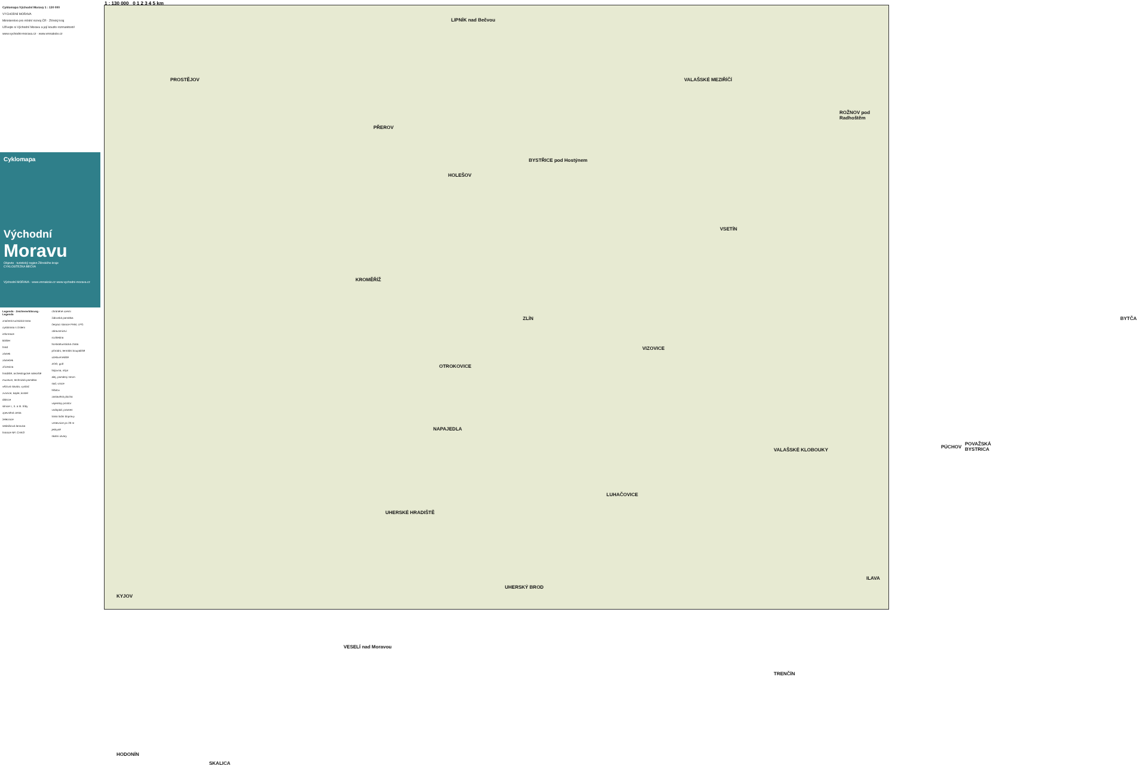Cyklomapa Východní Moravy 1 : 130 000
VÝCHODNÍ MORAVA
Ministerstvo pro místní rozvoj ČR · Zlínský kraj
Užívejte si Východní Moravu a její kouzlo rozmanitosti!
www.vychodni-morava.cz · www.vmnakole.cz
Cyklomapa
Východní
Moravu
Objevte · turistický region Zlínského kraje
CYKLOSTEZKA BEČVA
Východní MORAVA · www.vmnakole.cz www.vychodni-morava.cz
Legenda · Zeichenerklärung · Legenda
značená turistická trasa
cyklotrasa s číslem
informace
klášter
hrad
zámek
zámeček
zřícenina
hradiště, archeologické naleziště
muzeum, technická památka
věžová stavba, vysílač
zvonice, kaple, kostel
dálnice
silnice I., II. a III. třídy
zpevněná cesta
železnice
sedačková lanovka
hranice NP, CHKO
chráněné území
židovská památka
čerpací stanice PHM, LPG
zdravotnictví
rozhledna
horská/turistická chata
přírodní, termální koupaliště
účelové letiště
ZOO, golf
hájovna, mlýn
alej, památný strom
sad, vinice
hřbitov
zastavěná plocha
vojenský prostor
vodopád, pramen
trasa lodní dopravy
vrstevnice po 20 m
jeskyně
skalní útvary
1 : 130 000 0 1 2 3 4 5 km
PROSTĚJOV
PŘEROV
KROMĚŘÍŽ
ZLÍN
HOLEŠOV
LIPNÍK nad Bečvou
VALAŠSKÉ MEZIŘÍČÍ
ROŽNOV pod Radhoštěm
VSETÍN
BYSTŘICE pod Hostýnem
OTROKOVICE
NAPAJEDLA
VIZOVICE
LUHAČOVICE
UHERSKÉ HRADIŠTĚ
UHERSKÝ BROD
KYJOV
HODONÍN
SKALICA
TRENČÍN
POVAŽSKÁ BYSTRICA
BYTČA
ILAVA
VALAŠSKÉ KLOBOUKY
VESELÍ nad Moravou
PÚCHOV